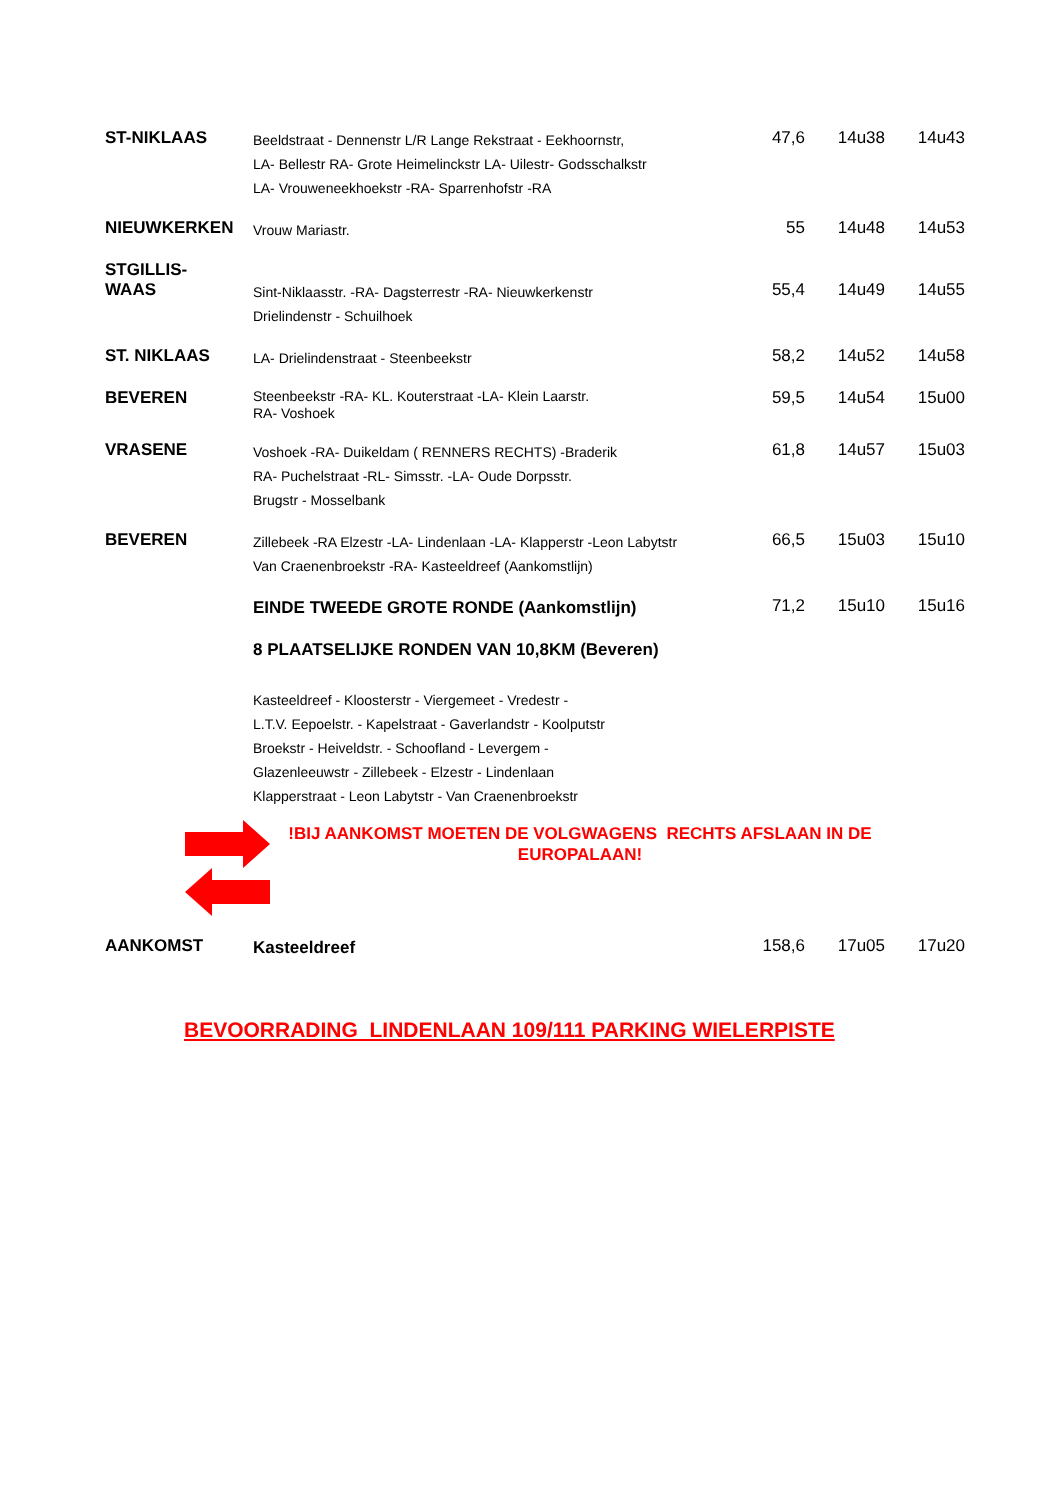| ST-NIKLAAS | Beeldstraat - Dennenstr L/R Lange Rekstraat - Eekhoornstr, LA- Bellestr RA- Grote Heimelinckstr LA- Uilestr- Godsschalkstr LA- Vrouweneekhoekstr -RA- Sparrenhofstr -RA | 47,6 | 14u38 | 14u43 |
| NIEUWKERKEN | Vrouw Mariastr. | 55 | 14u48 | 14u53 |
| STGILLIS- WAAS | Sint-Niklaasstr. -RA- Dagsterrestr -RA- Nieuwkerkenstr Drielindenstr - Schuilhoek | 55,4 | 14u49 | 14u55 |
| ST. NIKLAAS | LA- Drielindenstraat - Steenbeekstr | 58,2 | 14u52 | 14u58 |
| BEVEREN | Steenbeekstr -RA- KL. Kouterstraat -LA- Klein Laarstr. RA- Voshoek | 59,5 | 14u54 | 15u00 |
| VRASENE | Voshoek -RA- Duikeldam ( RENNERS RECHTS) -Braderik RA- Puchelstraat -RL- Simsstr. -LA- Oude Dorpsstr. Brugstr - Mosselbank | 61,8 | 14u57 | 15u03 |
| BEVEREN | Zillebeek -RA Elzestr -LA- Lindenlaan -LA- Klapperstr -Leon Labytstr Van Craenenbroekstr -RA- Kasteeldreef (Aankomstlijn) | 66,5 | 15u03 | 15u10 |
| | EINDE TWEEDE GROTE RONDE (Aankomstlijn) | 71,2 | 15u10 | 15u16 |
| | 8 PLAATSELIJKE RONDEN VAN 10,8KM (Beveren) | | | |
| | Kasteeldreef - Kloosterstr - Viergemeet - Vredestr - L.T.V. Eepoelstr. - Kapelstraat - Gaverlandstr - Koolputstr Broekstr - Heiveldstr. - Schoofland - Levergem - Glazenleeuwstr - Zillebeek - Elzestr - Lindenlaan Klapperstraat - Leon Labytstr - Van Craenenbroekstr | | | |
| !BIJ AANKOMST MOETEN DE VOLGWAGENS RECHTS AFSLAAN IN DE EUROPALAAN! | | | | |
| AANKOMST | Kasteeldreef | 158,6 | 17u05 | 17u20 |
BEVOORRADING LINDENLAAN 109/111 PARKING WIELERPISTE